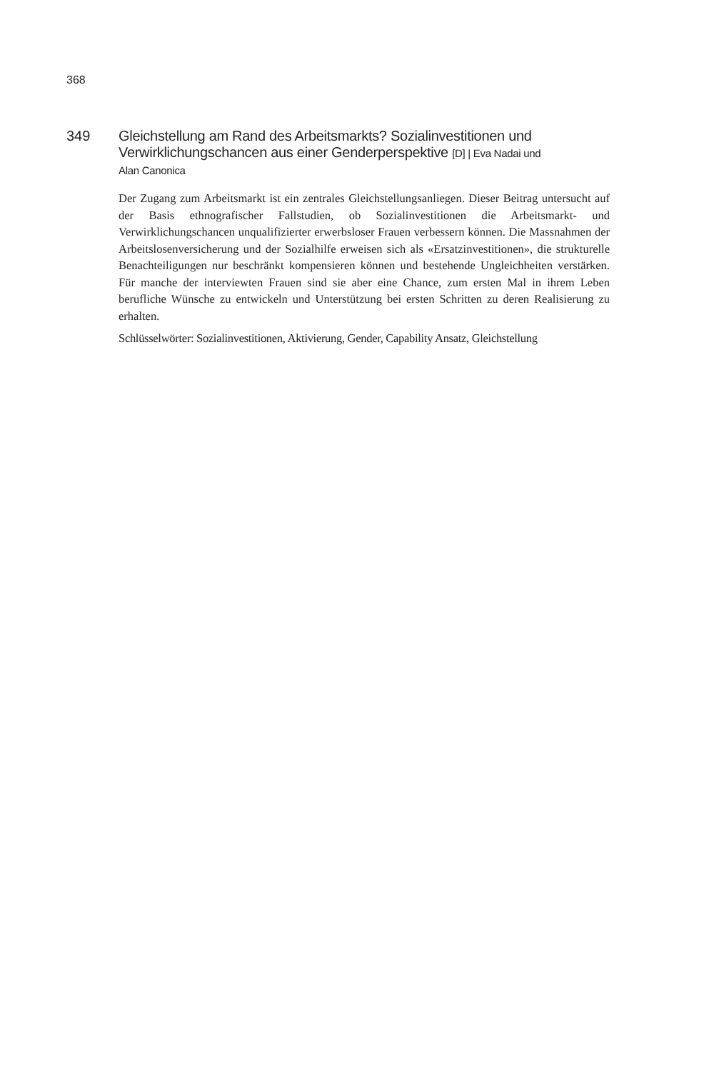368
349 Gleichstellung am Rand des Arbeitsmarkts? Sozialinvestitionen und Verwirklichungschancen aus einer Genderperspektive [D] | Eva Nadai und
Alan Canonica
Der Zugang zum Arbeitsmarkt ist ein zentrales Gleichstellungsanliegen. Dieser Beitrag untersucht auf der Basis ethnografischer Fallstudien, ob Sozialinvestitionen die Arbeitsmarkt- und Verwirklichungschancen unqualifizierter erwerbsloser Frauen verbessern können. Die Massnahmen der Arbeitslosenversicherung und der Sozialhilfe erweisen sich als «Ersatzinvestitionen», die strukturelle Benachteiligungen nur beschränkt kompensieren können und bestehende Ungleichheiten verstärken. Für manche der interviewten Frauen sind sie aber eine Chance, zum ersten Mal in ihrem Leben berufliche Wünsche zu entwickeln und Unterstützung bei ersten Schritten zu deren Realisierung zu erhalten.
Schlüsselwörter: Sozialinvestitionen, Aktivierung, Gender, Capability Ansatz, Gleichstellung